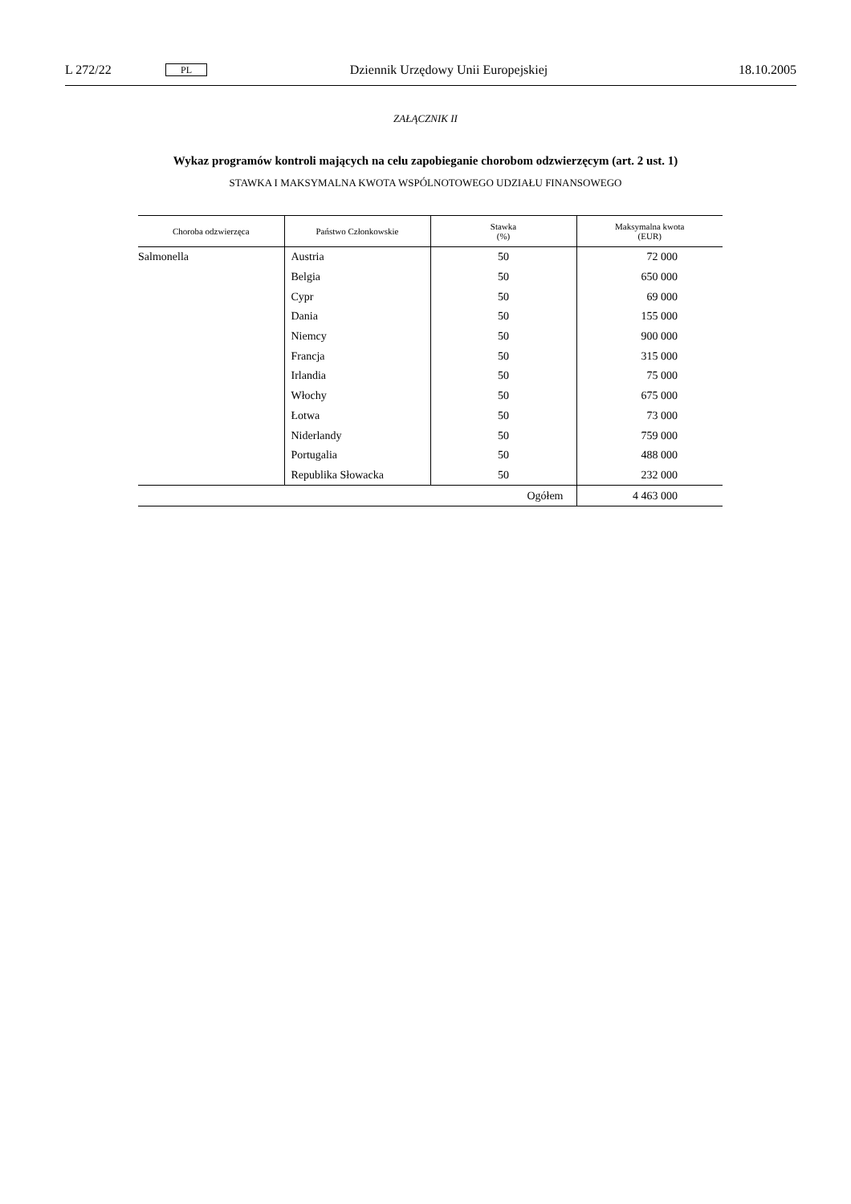L 272/22 PL Dziennik Urzędowy Unii Europejskiej 18.10.2005
ZAŁĄCZNIK II
Wykaz programów kontroli mających na celu zapobieganie chorobom odzwierzęcym (art. 2 ust. 1)
STAWKA I MAKSYMALNA KWOTA WSPÓLNOTOWEGO UDZIAŁU FINANSOWEGO
| Choroba odzwierzęca | Państwo Członkowskie | Stawka (%) | Maksymalna kwota (EUR) |
| --- | --- | --- | --- |
| Salmonella | Austria | 50 | 72 000 |
| | Belgia | 50 | 650 000 |
| | Cypr | 50 | 69 000 |
| | Dania | 50 | 155 000 |
| | Niemcy | 50 | 900 000 |
| | Francja | 50 | 315 000 |
| | Irlandia | 50 | 75 000 |
| | Włochy | 50 | 675 000 |
| | Łotwa | 50 | 73 000 |
| | Niderlandy | 50 | 759 000 |
| | Portugalia | 50 | 488 000 |
| | Republika Słowacka | 50 | 232 000 |
| Ogółem | | | 4 463 000 |